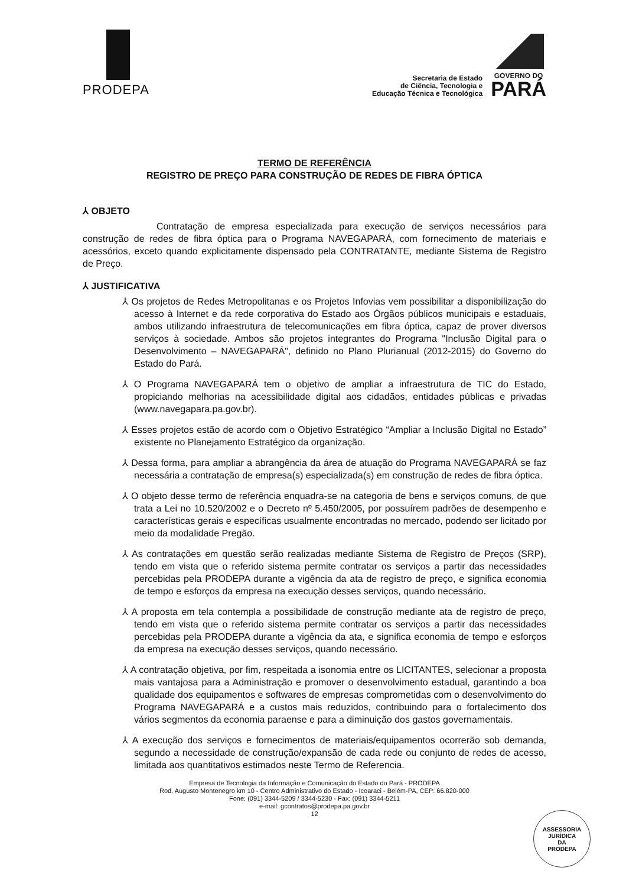PRODEPA
Secretaria de Estado
de Ciência, Tecnologia e
Educação Técnica e Tecnológica
GOVERNO DO
PARÁ
TERMO DE REFERÊNCIA
REGISTRO DE PREÇO PARA CONSTRUÇÃO DE REDES DE FIBRA ÓPTICA
⅄ OBJETO
Contratação de empresa especializada para execução de serviços necessários para construção de redes de fibra óptica para o Programa NAVEGAPARÁ, com fornecimento de materiais e acessórios, exceto quando explicitamente dispensado pela CONTRATANTE, mediante Sistema de Registro de Preço.
⅄ JUSTIFICATIVA
⅄ Os projetos de Redes Metropolitanas e os Projetos Infovias vem possibilitar a disponibilização do acesso à Internet e da rede corporativa do Estado aos Órgãos públicos municipais e estaduais, ambos utilizando infraestrutura de telecomunicações em fibra óptica, capaz de prover diversos serviços à sociedade. Ambos são projetos integrantes do Programa "Inclusão Digital para o Desenvolvimento – NAVEGAPARÁ", definido no Plano Plurianual (2012-2015) do Governo do Estado do Pará.
⅄ O Programa NAVEGAPARÁ tem o objetivo de ampliar a infraestrutura de TIC do Estado, propiciando melhorias na acessibilidade digital aos cidadãos, entidades públicas e privadas (www.navegapara.pa.gov.br).
⅄ Esses projetos estão de acordo com o Objetivo Estratégico “Ampliar a Inclusão Digital no Estado” existente no Planejamento Estratégico da organização.
⅄ Dessa forma, para ampliar a abrangência da área de atuação do Programa NAVEGAPARÁ se faz necessária a contratação de empresa(s) especializada(s) em construção de redes de fibra óptica.
⅄ O objeto desse termo de referência enquadra-se na categoria de bens e serviços comuns, de que trata a Lei no 10.520/2002 e o Decreto nº 5.450/2005, por possuírem padrões de desempenho e características gerais e específicas usualmente encontradas no mercado, podendo ser licitado por meio da modalidade Pregão.
⅄ As contratações em questão serão realizadas mediante Sistema de Registro de Preços (SRP), tendo em vista que o referido sistema permite contratar os serviços a partir das necessidades percebidas pela PRODEPA durante a vigência da ata de registro de preço, e significa economia de tempo e esforços da empresa na execução desses serviços, quando necessário.
⅄ A proposta em tela contempla a possibilidade de construção mediante ata de registro de preço, tendo em vista que o referido sistema permite contratar os serviços a partir das necessidades percebidas pela PRODEPA durante a vigência da ata, e significa economia de tempo e esforços da empresa na execução desses serviços, quando necessário.
⅄ A contratação objetiva, por fim, respeitada a isonomia entre os LICITANTES, selecionar a proposta mais vantajosa para a Administração e promover o desenvolvimento estadual, garantindo a boa qualidade dos equipamentos e softwares de empresas comprometidas com o desenvolvimento do Programa NAVEGAPARÁ e a custos mais reduzidos, contribuindo para o fortalecimento dos vários segmentos da economia paraense e para a diminuição dos gastos governamentais.
⅄ A execução dos serviços e fornecimentos de materiais/equipamentos ocorrerão sob demanda, segundo a necessidade de construção/expansão de cada rede ou conjunto de redes de acesso, limitada aos quantitativos estimados neste Termo de Referencia.
Empresa de Tecnologia da Informação e Comunicação do Estado do Pará - PRODEPA
Rod. Augusto Montenegro km 10 - Centro Administrativo do Estado - Icoaraci - Belém-PA, CEP: 66.820-000
Fone: (091) 3344-5209 / 3344-5230 - Fax: (091) 3344-5211
e-mail: gcontratos@prodepa.pa.gov.br
12
ASSESSORIA
JURÍDICA
DA
PRODEPA